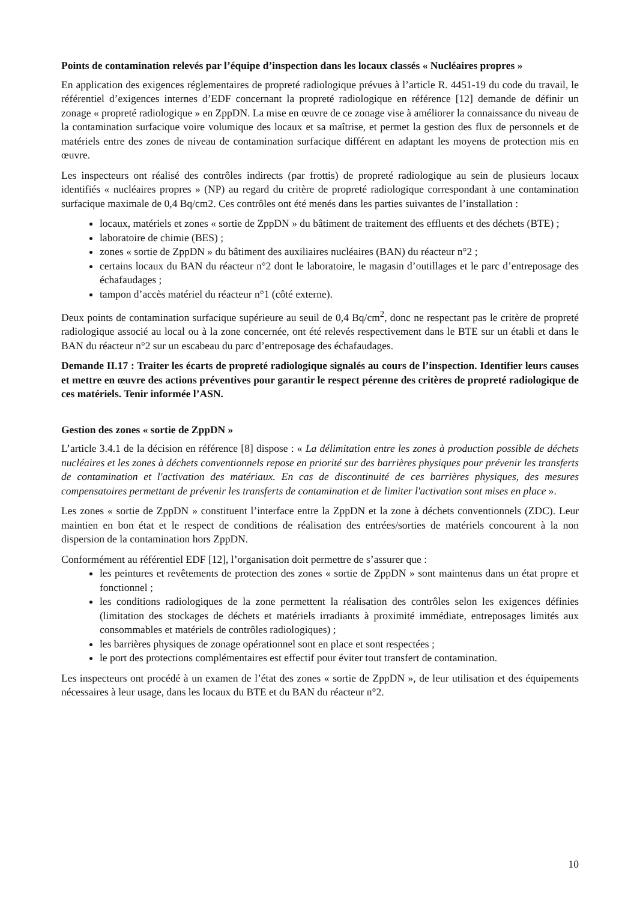Points de contamination relevés par l’équipe d’inspection dans les locaux classés « Nucléaires propres »
En application des exigences réglementaires de propreté radiologique prévues à l’article R. 4451-19 du code du travail, le référentiel d’exigences internes d’EDF concernant la propreté radiologique en référence [12] demande de définir un zonage « propreté radiologique » en ZppDN. La mise en œuvre de ce zonage vise à améliorer la connaissance du niveau de la contamination surfacique voire volumique des locaux et sa maîtrise, et permet la gestion des flux de personnels et de matériels entre des zones de niveau de contamination surfacique différent en adaptant les moyens de protection mis en œuvre.
Les inspecteurs ont réalisé des contrôles indirects (par frottis) de propreté radiologique au sein de plusieurs locaux identifiés « nucléaires propres » (NP) au regard du critère de propreté radiologique correspondant à une contamination surfacique maximale de 0,4 Bq/cm2. Ces contrôles ont été menés dans les parties suivantes de l’installation :
locaux, matériels et zones « sortie de ZppDN » du bâtiment de traitement des effluents et des déchets (BTE) ;
laboratoire de chimie (BES) ;
zones « sortie de ZppDN » du bâtiment des auxiliaires nucléaires (BAN) du réacteur n°2 ;
certains locaux du BAN du réacteur n°2 dont le laboratoire, le magasin d’outillages et le parc d’entreposage des échafaudages ;
tampon d’accès matériel du réacteur n°1 (côté externe).
Deux points de contamination surfacique supérieure au seuil de 0,4 Bq/cm<sup>2</sup>, donc ne respectant pas le critère de propreté radiologique associé au local ou à la zone concernée, ont été relevés respectivement dans le BTE sur un établi et dans le BAN du réacteur n°2 sur un escabeau du parc d’entreposage des échafaudages.
Demande II.17 : Traiter les écarts de propreté radiologique signalés au cours de l’inspection. Identifier leurs causes et mettre en œuvre des actions préventives pour garantir le respect pérenne des critères de propreté radiologique de ces matériels. Tenir informée l’ASN.
Gestion des zones « sortie de ZppDN »
L’article 3.4.1 de la décision en référence [8] dispose : « La délimitation entre les zones à production possible de déchets nucléaires et les zones à déchets conventionnels repose en priorité sur des barrières physiques pour prévenir les transferts de contamination et l'activation des matériaux. En cas de discontinuité de ces barrières physiques, des mesures compensatoires permettant de prévenir les transferts de contamination et de limiter l'activation sont mises en place ».
Les zones « sortie de ZppDN » constituent l’interface entre la ZppDN et la zone à déchets conventionnels (ZDC). Leur maintien en bon état et le respect de conditions de réalisation des entrées/sorties de matériels concourent à la non dispersion de la contamination hors ZppDN.
Conformément au référentiel EDF [12], l’organisation doit permettre de s’assurer que :
les peintures et revêtements de protection des zones « sortie de ZppDN » sont maintenus dans un état propre et fonctionnel ;
les conditions radiologiques de la zone permettent la réalisation des contrôles selon les exigences définies (limitation des stockages de déchets et matériels irradiants à proximité immédiate, entreposages limités aux consommables et matériels de contrôles radiologiques) ;
les barrières physiques de zonage opérationnel sont en place et sont respectées ;
le port des protections complémentaires est effectif pour éviter tout transfert de contamination.
Les inspecteurs ont procédé à un examen de l’état des zones « sortie de ZppDN », de leur utilisation et des équipements nécessaires à leur usage, dans les locaux du BTE et du BAN du réacteur n°2.
10